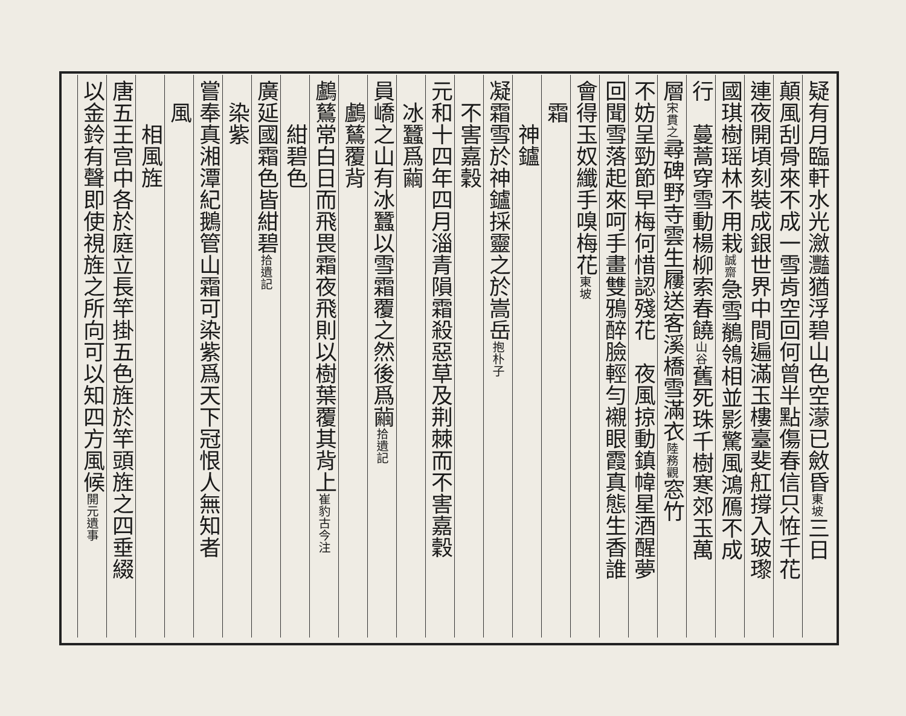疑有月臨軒水光瀲灩猶浮碧山色空濛已斂昏東坡三日
顛風刮骨來不成一雪肯空回何曾半點傷春信只恠千花
連夜開頃刻裝成銀世界中間遍滿玉樓臺斐舡撐入玻瓈
國琪樹瑶林不用栽誠齋急雪鶺鴒相並影驚風鴻鴈不成
行　蔓蒿穿雪動楊柳索春饒山谷舊死珠千樹寒郊玉萬
層宋貫之尋碑野寺雲生屨送客溪橋雪滿衣陸務觀窓竹
不妨呈勁節早梅何惜認殘花　夜風掠動鎮幃星酒醒夢
回聞雪落起來呵手畫雙鴉醉臉輕勻襯眼霞真態生香誰
會得玉奴纖手嗅梅花東坡
　霜
　　神鑪
凝霜雪於神鑪採靈之於嵩岳抱朴子
　不害嘉穀
元和十四年四月淄青隕霜殺惡草及荆棘而不害嘉穀
　冰蠶爲繭
員嶠之山有冰蠶以雪霜覆之然後爲繭拾遺記
　鸕鶿覆背
鸕鶿常白日而飛畏霜夜飛則以樹葉覆其背上崔豹古今注
　　紺碧色
廣延國霜色皆紺碧拾遺記
　染紫
嘗奉真湘潭紀鵝管山霜可染紫爲天下冠恨人無知者
　風
　　相風旌
唐五王宫中各於庭立長竿掛五色旌於竿頭旌之四垂綴
以金鈴有聲即使視旌之所向可以知四方風候開元遺事